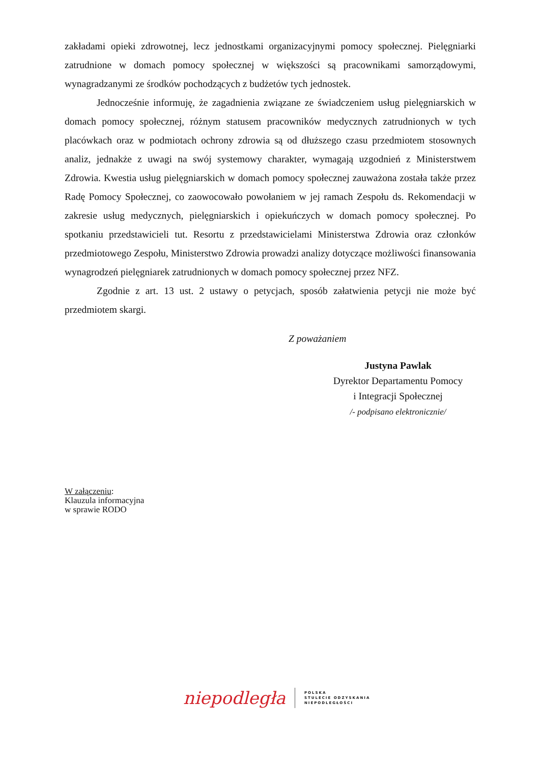zakładami opieki zdrowotnej, lecz jednostkami organizacyjnymi pomocy społecznej. Pielęgniarki zatrudnione w domach pomocy społecznej w większości są pracownikami samorządowymi, wynagradzanymi ze środków pochodzących z budżetów tych jednostek.
Jednocześnie informuję, że zagadnienia związane ze świadczeniem usług pielęgniarskich w domach pomocy społecznej, różnym statusem pracowników medycznych zatrudnionych w tych placówkach oraz w podmiotach ochrony zdrowia są od dłuższego czasu przedmiotem stosownych analiz, jednakże z uwagi na swój systemowy charakter, wymagają uzgodnień z Ministerstwem Zdrowia. Kwestia usług pielęgniarskich w domach pomocy społecznej zauważona została także przez Radę Pomocy Społecznej, co zaowocowało powołaniem w jej ramach Zespołu ds. Rekomendacji w zakresie usług medycznych, pielęgniarskich i opiekuńczych w domach pomocy społecznej. Po spotkaniu przedstawicieli tut. Resortu z przedstawicielami Ministerstwa Zdrowia oraz członków przedmiotowego Zespołu, Ministerstwo Zdrowia prowadzi analizy dotyczące możliwości finansowania wynagrodzeń pielęgniarek zatrudnionych w domach pomocy społecznej przez NFZ.
Zgodnie z art. 13 ust. 2 ustawy o petycjach, sposób załatwienia petycji nie może być przedmiotem skargi.
Z poważaniem
Justyna Pawlak
Dyrektor Departamentu Pomocy
i Integracji Społecznej
/- podpisano elektronicznie/
W załączeniu:
Klauzula informacyjna
w sprawie RODO
niepodległa POLSKA
STULECIE ODZYSKANIA
NIEPODLEGŁOŚCI